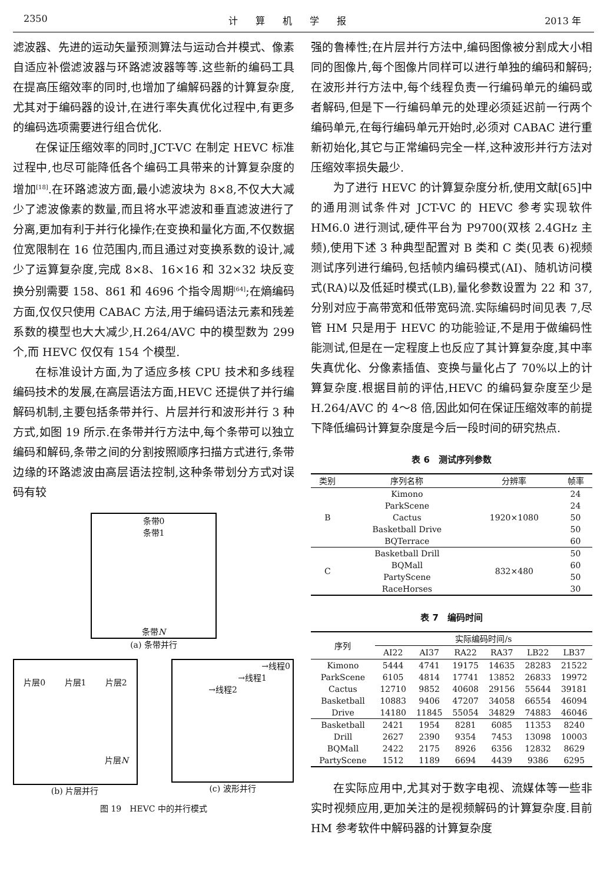2350 计算机学报 2013 年
滤波器、先进的运动矢量预测算法与运动合并模式、像素自适应补偿滤波器与环路滤波器等等.这些新的编码工具在提高压缩效率的同时,也增加了编解码器的计算复杂度,尤其对于编码器的设计,在进行率失真优化过程中,有更多的编码选项需要进行组合优化.
在保证压缩效率的同时,JCT-VC 在制定 HEVC 标准过程中,也尽可能降低各个编码工具带来的计算复杂度的增加<sup>[18]</sup>.在环路滤波方面,最小滤波块为 8×8,不仅大大减少了滤波像素的数量,而且将水平滤波和垂直滤波进行了分离,更加有利于并行化操作;在变换和量化方面,不仅数据位宽限制在 16 位范围内,而且通过对变换系数的设计,减少了运算复杂度,完成 8×8、16×16 和 32×32 块反变换分别需要 158、861 和 4696 个指令周期<sup>[64]</sup>;在熵编码方面,仅仅只使用 CABAC 方法,用于编码语法元素和残差系数的模型也大大减少,H.264/AVC 中的模型数为 299 个,而 HEVC 仅仅有 154 个模型.
在标准设计方面,为了适应多核 CPU 技术和多线程编码技术的发展,在高层语法方面,HEVC 还提供了并行编解码机制,主要包括条带并行、片层并行和波形并行 3 种方式,如图 19 所示.在条带并行方法中,每个条带可以独立编码和解码,条带之间的分割按照顺序扫描方式进行,条带边缘的环路滤波由高层语法控制,这种条带划分方式对误码有较
条带0
条带1
条带N
(a) 条带并行
片层0 片层1 片层2
片层N
(b) 片层并行
→线程0
→线程1
→线程2
(c) 波形并行
图 19　HEVC 中的并行模式
强的鲁棒性;在片层并行方法中,编码图像被分割成大小相同的图像片,每个图像片同样可以进行单独的编码和解码;在波形并行方法中,每个线程负责一行编码单元的编码或者解码,但是下一行编码单元的处理必须延迟前一行两个编码单元,在每行编码单元开始时,必须对 CABAC 进行重新初始化,其它与正常编码完全一样,这种波形并行方法对压缩效率损失最少.
为了进行 HEVC 的计算复杂度分析,使用文献[65]中的通用测试条件对 JCT-VC 的 HEVC 参考实现软件 HM6.0 进行测试,硬件平台为 P9700(双核 2.4GHz 主频),使用下述 3 种典型配置对 B 类和 C 类(见表 6)视频测试序列进行编码,包括帧内编码模式(AI)、随机访问模式(RA)以及低延时模式(LB),量化参数设置为 22 和 37,分别对应于高带宽和低带宽码流.实际编码时间见表 7,尽管 HM 只是用于 HEVC 的功能验证,不是用于做编码性能测试,但是在一定程度上也反应了其计算复杂度,其中率失真优化、分像素插值、变换与量化占了 70%以上的计算复杂度.根据目前的评估,HEVC 的编码复杂度至少是 H.264/AVC 的 4～8 倍,因此如何在保证压缩效率的前提下降低编码计算复杂度是今后一段时间的研究热点.
表 6　测试序列参数
| 类别 | 序列名称 | 分辨率 | 帧率 |
| --- | --- | --- | --- |
| B | Kimono | 1920×1080 | 24 |
| | ParkScene | | 24 |
| | Cactus | | 50 |
| | Basketball Drive | | 50 |
| | BQTerrace | | 60 |
| C | Basketball Drill | 832×480 | 50 |
| | BQMall | | 60 |
| | PartyScene | | 50 |
| | RaceHorses | | 30 |
表 7　编码时间
| 序列 | 实际编码时间/s | | | | | |
| --- | --- | --- | --- | --- | --- | --- |
| | AI22 | AI37 | RA22 | RA37 | LB22 | LB37 |
| Kimono | 5444 | 4741 | 19175 | 14635 | 28283 | 21522 |
| ParkScene | 6105 | 4814 | 17741 | 13852 | 26833 | 19972 |
| Cactus | 12710 | 9852 | 40608 | 29156 | 55644 | 39181 |
| Basketball | 10883 | 9406 | 47207 | 34058 | 66554 | 46094 |
| Drive | 14180 | 11845 | 55054 | 34829 | 74883 | 46046 |
| Basketball | 2421 | 1954 | 8281 | 6085 | 11353 | 8240 |
| Drill | 2627 | 2390 | 9354 | 7453 | 13098 | 10003 |
| BQMall | 2422 | 2175 | 8926 | 6356 | 12832 | 8629 |
| PartyScene | 1512 | 1189 | 6694 | 4439 | 9386 | 6295 |
在实际应用中,尤其对于数字电视、流媒体等一些非实时视频应用,更加关注的是视频解码的计算复杂度.目前 HM 参考软件中解码器的计算复杂度